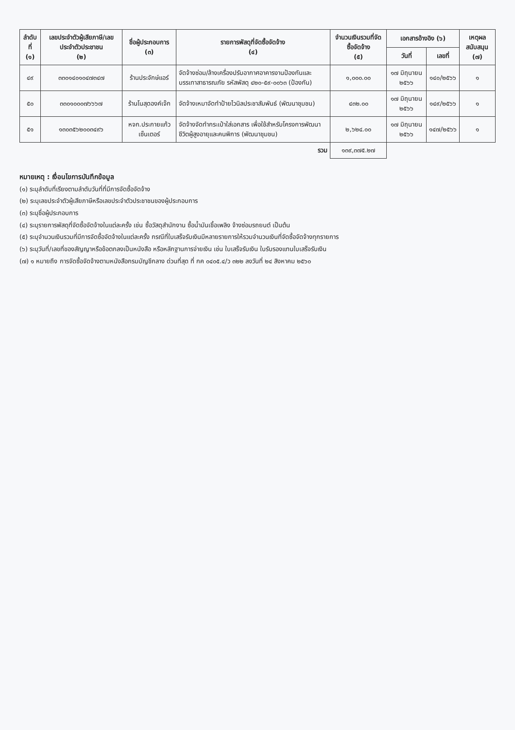| ลำดับที่ (๑) | เลขประจำตัวผู้เสียภาษี/เลขประจำตัวประชาชน (๒) | ชื่อผู้ประกอบการ (๓) | รายการพัสดุที่จัดซื้อจัดจ้าง (๔) | จำนวนเงินรวมที่จัดซื้อจัดจ้าง (๕) | เอกสารอ้างอิง (๖) | | เหตุผลสนับสนุน (๗) |
| --- | --- | --- | --- | --- | --- | --- | --- |
| | | | | | วันที่ | เลขที่ | |
| ๔๙ | ๓๓๐๑๔๐๑๐๔๗๓๔๗ | ร้านประจักษ์แอร์ | จัดจ้างซ่อม/ล้างเครื่องปรับอากาศอาคารงานป้องกันและบรรเทาสาธารณภัย รหัสพัสดุ ๔๒๐-๕๙-๐๐๖๓ (ป้องกัน) | ๑,๐๐๐.๐๐ | ๑๗ มิถุนายน ๒๕๖๖ | ๑๔๐/๒๕๖๖ | ๑ |
| ๕๐ | ๓๓๐๑๐๐๐๗๖๖๖๗ | ร้านโนสุดองค์เจ๊ก | จัดจ้างเหมาจัดทำป้ายไวนิลประชาสัมพันธ์ (พัฒนาชุมชน) | ๔๓๒.๐๐ | ๑๗ มิถุนายน ๒๕๖๖ | ๑๔๙/๒๕๖๖ | ๑ |
| ๕๑ | ๑๓๐๓๕๖๒๐๐๓๔๙๖ | หจก.ประกายแก้ว เซ็นเตอร์ | จัดจ้างจัดทำกระเป๋าใส่เอกสาร เพื่อใช้สำหรับโครงการพัฒนาชีวิตผู้สูงอายุและคนพิการ (พัฒนาชุมชน) | ๒,๖๒๔.๐๐ | ๑๗ มิถุนายน ๒๕๖๖ | ๑๔๗/๒๕๖๖ | ๑ |
| รวม | | | | ๑๓๙,๓๗๕.๒๗ | | | |
หมายเหตุ : เงื่อนไขการบันทึกข้อมูล
(๑) ระบุลำดับที่เรียงตามลำดับวันที่ที่มีการจัดซื้อจัดจ้าง
(๒) ระบุเลขประจำตัวผู้เสียภาษีหรือเลขประจำตัวประชาชนของผู้ประกอบการ
(๓) ระบุชื่อผู้ประกอบการ
(๔) ระบุรายการพัสดุที่จัดซื้อจัดจ้างในแต่ละครั้ง เช่น ซื้อวัสดุสำนักงาน ซื้อน้ำมันเชื้อเพลิง จ้างซ่อมรถยนต์ เป็นต้น
(๕) ระบุจำนวนเงินรวมที่มีการจัดซื้อจัดจ้างในแต่ละครั้ง กรณีที่ใบเสร็จรับเงินมีหลายรายการให้รวมจำนวนเงินที่จัดซื้อจัดจ้างทุกรายการ
(๖) ระบุวันที่/เลขที่ของสัญญาหรือข้อตกลงเป็นหนังสือ หรือหลักฐานการจ่ายเงิน เช่น ใบเสร็จรับเงิน ใบรับรองแทนใบเสร็จรับเงิน
(๗) ๑ หมายถึง การจัดซื้อจัดจ้างตามหนังสือกรมบัญชีกลาง ด่วนที่สุด ที่ กค ๐๔๐๕.๔/ว ๓๒๒ ลงวันที่ ๒๔ สิงหาคม ๒๕๖๐